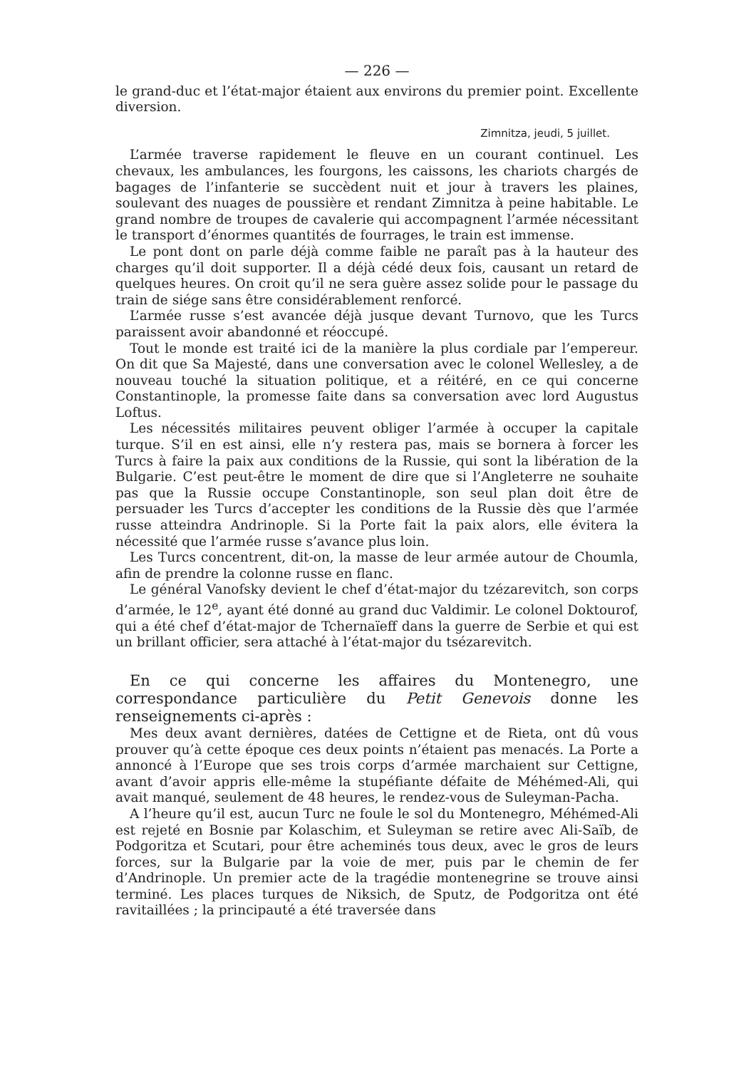— 226 —
le grand-duc et l’état-major étaient aux environs du premier point. Excellente diversion.
Zimnitza, jeudi, 5 juillet.
L’armée traverse rapidement le fleuve en un courant continuel. Les chevaux, les ambulances, les fourgons, les caissons, les chariots chargés de bagages de l’infanterie se succèdent nuit et jour à travers les plaines, soulevant des nuages de poussière et rendant Zimnitza à peine habitable. Le grand nombre de troupes de cavalerie qui accompagnent l’armée nécessitant le transport d’énormes quantités de fourrages, le train est immense.
Le pont dont on parle déjà comme faible ne paraît pas à la hauteur des charges qu’il doit supporter. Il a déjà cédé deux fois, causant un retard de quelques heures. On croit qu’il ne sera guère assez solide pour le passage du train de siége sans être considérablement renforcé.
L’armée russe s’est avancée déjà jusque devant Turnovo, que les Turcs paraissent avoir abandonné et réoccupé.
Tout le monde est traité ici de la manière la plus cordiale par l’empereur. On dit que Sa Majesté, dans une conversation avec le colonel Wellesley, a de nouveau touché la situation politique, et a réitéré, en ce qui concerne Constantinople, la promesse faite dans sa conversation avec lord Augustus Loftus.
Les nécessités militaires peuvent obliger l’armée à occuper la capitale turque. S’il en est ainsi, elle n’y restera pas, mais se bornera à forcer les Turcs à faire la paix aux conditions de la Russie, qui sont la libération de la Bulgarie. C’est peut-être le moment de dire que si l’Angleterre ne souhaite pas que la Russie occupe Constantinople, son seul plan doit être de persuader les Turcs d’accepter les conditions de la Russie dès que l’armée russe atteindra Andrinople. Si la Porte fait la paix alors, elle évitera la nécessité que l’armée russe s’avance plus loin.
Les Turcs concentrent, dit-on, la masse de leur armée autour de Choumla, afin de prendre la colonne russe en flanc.
Le général Vanofsky devient le chef d’état-major du tzézarevitch, son corps d’armée, le 12<sup>e</sup>, ayant été donné au grand duc Valdimir. Le colonel Doktourof, qui a été chef d’état-major de Tchernaïeff dans la guerre de Serbie et qui est un brillant officier, sera attaché à l’état-major du tsézarevitch.
En ce qui concerne les affaires du Montenegro, une correspondance particulière du Petit Genevois donne les renseignements ci-après :
Mes deux avant dernières, datées de Cettigne et de Rieta, ont dû vous prouver qu’à cette époque ces deux points n’étaient pas menacés. La Porte a annoncé à l’Europe que ses trois corps d’armée marchaient sur Cettigne, avant d’avoir appris elle-même la stupéfiante défaite de Méhémed-Ali, qui avait manqué, seulement de 48 heures, le rendez-vous de Suleyman-Pacha.
A l’heure qu’il est, aucun Turc ne foule le sol du Montenegro, Méhémed-Ali est rejeté en Bosnie par Kolaschim, et Suleyman se retire avec Ali-Saïb, de Podgoritza et Scutari, pour être acheminés tous deux, avec le gros de leurs forces, sur la Bulgarie par la voie de mer, puis par le chemin de fer d’Andrinople. Un premier acte de la tragédie montenegrine se trouve ainsi terminé. Les places turques de Niksich, de Sputz, de Podgoritza ont été ravitaillées ; la principauté a été traversée dans